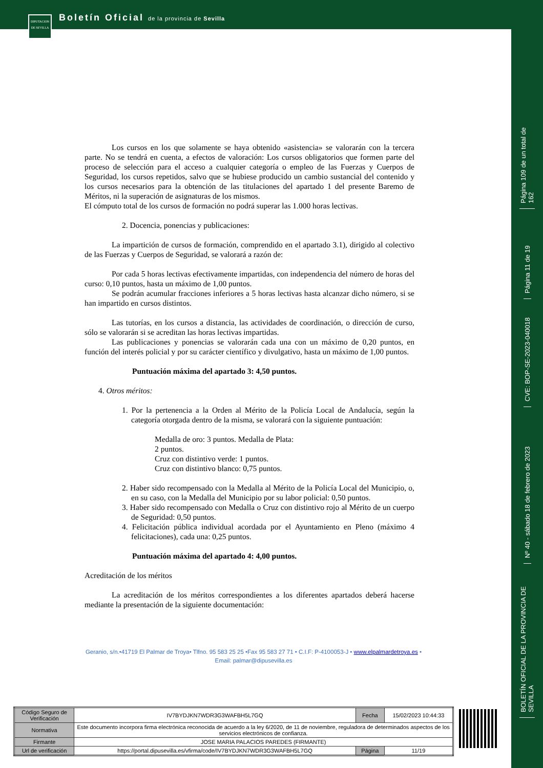Boletín Oficial de la provincia de Sevilla
DIPUTACION DE SEVILLA
Página 109 de un total de 162
Página 11 de 19
CVE: BOP-SE-2023-040018
Nº 40 - sábado 18 de febrero de 2023
BOLETÍN OFICIAL DE LA PROVINCIA DE SEVILLA
Los cursos en los que solamente se haya obtenido «asistencia» se valorarán con la tercera parte. No se tendrá en cuenta, a efectos de valoración: Los cursos obligatorios que formen parte del proceso de selección para el acceso a cualquier categoría o empleo de las Fuerzas y Cuerpos de Seguridad, los cursos repetidos, salvo que se hubiese producido un cambio sustancial del contenido y los cursos necesarios para la obtención de las titulaciones del apartado 1 del presente Baremo de Méritos, ni la superación de asignaturas de los mismos.
El cómputo total de los cursos de formación no podrá superar las 1.000 horas lectivas.
2. Docencia, ponencias y publicaciones:
La impartición de cursos de formación, comprendido en el apartado 3.1), dirigido al colectivo de las Fuerzas y Cuerpos de Seguridad, se valorará a razón de:
Por cada 5 horas lectivas efectivamente impartidas, con independencia del número de horas del curso: 0,10 puntos, hasta un máximo de 1,00 puntos.
Se podrán acumular fracciones inferiores a 5 horas lectivas hasta alcanzar dicho número, si se han impartido en cursos distintos.
Las tutorías, en los cursos a distancia, las actividades de coordinación, o dirección de curso, sólo se valorarán si se acreditan las horas lectivas impartidas.
Las publicaciones y ponencias se valorarán cada una con un máximo de 0,20 puntos, en función del interés policial y por su carácter científico y divulgativo, hasta un máximo de 1,00 puntos.
Puntuación máxima del apartado 3: 4,50 puntos.
4. Otros méritos:
1. Por la pertenencia a la Orden al Mérito de la Policía Local de Andalucía, según la categoría otorgada dentro de la misma, se valorará con la siguiente puntuación:
Medalla de oro: 3 puntos. Medalla de Plata:
2 puntos.
Cruz con distintivo verde: 1 puntos.
Cruz con distintivo blanco: 0,75 puntos.
2. Haber sido recompensado con la Medalla al Mérito de la Policía Local del Municipio, o, en su caso, con la Medalla del Municipio por su labor policial: 0,50 puntos.
3. Haber sido recompensado con Medalla o Cruz con distintivo rojo al Mérito de un cuerpo de Seguridad: 0,50 puntos.
4. Felicitación pública individual acordada por el Ayuntamiento en Pleno (máximo 4 felicitaciones), cada una: 0,25 puntos.
Puntuación máxima del apartado 4: 4,00 puntos.
Acreditación de los méritos
La acreditación de los méritos correspondientes a los diferentes apartados deberá hacerse mediante la presentación de la siguiente documentación:
Geranio, s/n.•41719 El Palmar de Troya• Tlfno. 95 583 25 25 •Fax 95 583 27 71 • C.I.F: P-4100053-J • www.elpalmardetroya.es •
Email: palmar@dipusevilla.es
| Código Seguro de Verificación | IV7BYDJKN7WDR3G3WAFBH5L7GQ | Fecha | 15/02/2023 10:44:33 |
| Normativa | Este documento incorpora firma electrónica reconocida de acuerdo a la ley 6/2020, de 11 de noviembre, reguladora de determinados aspectos de los servicios electrónicos de confianza. | | |
| Firmante | JOSE MARIA PALACIOS PAREDES (FIRMANTE) | | |
| Url de verificación | https://portal.dipusevilla.es/vfirma/code/IV7BYDJKN7WDR3G3WAFBH5L7GQ | Página | 11/19 |